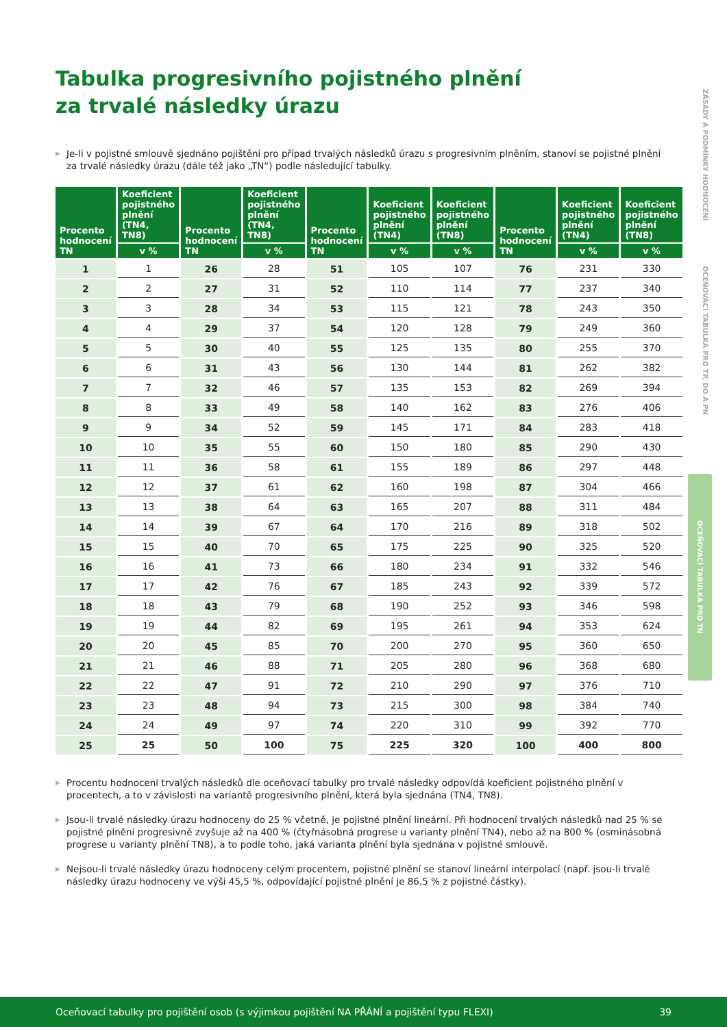ZÁSADY A PODMÍNKY HODNOCENÍ OCEŇOVACÍ TABULKA PRO TP, DO A PN
OCEŇOVACÍ TABULKA PRO TN
Tabulka progresivního pojistného plnění
za trvalé následky úrazu
▶ Je-li v pojistné smlouvě sjednáno pojištění pro případ trvalých následků úrazu s progresivním plněním, stanoví se pojistné plnění za trvalé následky úrazu (dále též jako „TN“) podle následující tabulky.
| Procento hodnocení TN | Koeficient pojistného plnění (TN4, TN8) | Procento hodnocení TN | Koeficient pojistného plnění (TN4, TN8) | Procento hodnocení TN | Koeficient pojistného plnění (TN4) | Koeficient pojistného plnění (TN8) | Procento hodnocení TN | Koeficient pojistného plnění (TN4) | Koeficient pojistného plnění (TN8) |
| --- | --- | --- | --- | --- | --- | --- | --- | --- | --- |
| | v % | | v % | | v % | v % | | v % | v % |
| 1 | 1 | 26 | 28 | 51 | 105 | 107 | 76 | 231 | 330 |
| 2 | 2 | 27 | 31 | 52 | 110 | 114 | 77 | 237 | 340 |
| 3 | 3 | 28 | 34 | 53 | 115 | 121 | 78 | 243 | 350 |
| 4 | 4 | 29 | 37 | 54 | 120 | 128 | 79 | 249 | 360 |
| 5 | 5 | 30 | 40 | 55 | 125 | 135 | 80 | 255 | 370 |
| 6 | 6 | 31 | 43 | 56 | 130 | 144 | 81 | 262 | 382 |
| 7 | 7 | 32 | 46 | 57 | 135 | 153 | 82 | 269 | 394 |
| 8 | 8 | 33 | 49 | 58 | 140 | 162 | 83 | 276 | 406 |
| 9 | 9 | 34 | 52 | 59 | 145 | 171 | 84 | 283 | 418 |
| 10 | 10 | 35 | 55 | 60 | 150 | 180 | 85 | 290 | 430 |
| 11 | 11 | 36 | 58 | 61 | 155 | 189 | 86 | 297 | 448 |
| 12 | 12 | 37 | 61 | 62 | 160 | 198 | 87 | 304 | 466 |
| 13 | 13 | 38 | 64 | 63 | 165 | 207 | 88 | 311 | 484 |
| 14 | 14 | 39 | 67 | 64 | 170 | 216 | 89 | 318 | 502 |
| 15 | 15 | 40 | 70 | 65 | 175 | 225 | 90 | 325 | 520 |
| 16 | 16 | 41 | 73 | 66 | 180 | 234 | 91 | 332 | 546 |
| 17 | 17 | 42 | 76 | 67 | 185 | 243 | 92 | 339 | 572 |
| 18 | 18 | 43 | 79 | 68 | 190 | 252 | 93 | 346 | 598 |
| 19 | 19 | 44 | 82 | 69 | 195 | 261 | 94 | 353 | 624 |
| 20 | 20 | 45 | 85 | 70 | 200 | 270 | 95 | 360 | 650 |
| 21 | 21 | 46 | 88 | 71 | 205 | 280 | 96 | 368 | 680 |
| 22 | 22 | 47 | 91 | 72 | 210 | 290 | 97 | 376 | 710 |
| 23 | 23 | 48 | 94 | 73 | 215 | 300 | 98 | 384 | 740 |
| 24 | 24 | 49 | 97 | 74 | 220 | 310 | 99 | 392 | 770 |
| 25 | 25 | 50 | 100 | 75 | 225 | 320 | 100 | 400 | 800 |
▶ Procentu hodnocení trvalých následků dle oceňovací tabulky pro trvalé následky odpovídá koeficient pojistného plnění v procentech, a to v závislosti na variantě progresivního plnění, která byla sjednána (TN4, TN8).
▶ Jsou-li trvalé následky úrazu hodnoceny do 25 % včetně, je pojistné plnění lineární. Při hodnocení trvalých následků nad 25 % se pojistné plnění progresivně zvyšuje až na 400 % (čtyřnásobná progrese u varianty plnění TN4), nebo až na 800 % (osminásobná progrese u varianty plnění TN8), a to podle toho, jaká varianta plnění byla sjednána v pojistné smlouvě.
▶ Nejsou-li trvalé následky úrazu hodnoceny celým procentem, pojistné plnění se stanoví lineární interpolací (např. jsou-li trvalé následky úrazu hodnoceny ve výši 45,5 %, odpovídající pojistné plnění je 86,5 % z pojistné částky).
Oceňovací tabulky pro pojištění osob (s výjimkou pojištění NA PŘÁNÍ a pojištění typu FLEXI) 39